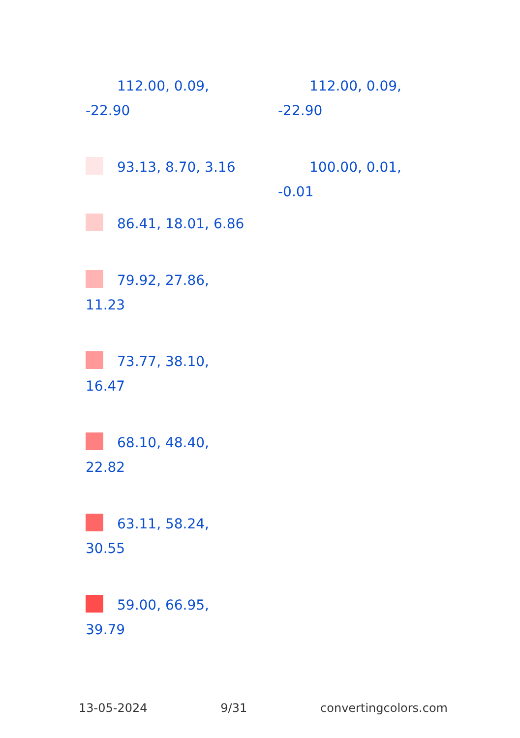112.00, 0.09, -22.90
93.13, 8.70, 3.16
86.41, 18.01, 6.86
79.92, 27.86, 11.23
73.77, 38.10, 16.47
68.10, 48.40, 22.82
63.11, 58.24, 30.55
59.00, 66.95, 39.79
112.00, 0.09, -22.90
100.00, 0.01, -0.01
13-05-2024 9/31 convertingcolors.com